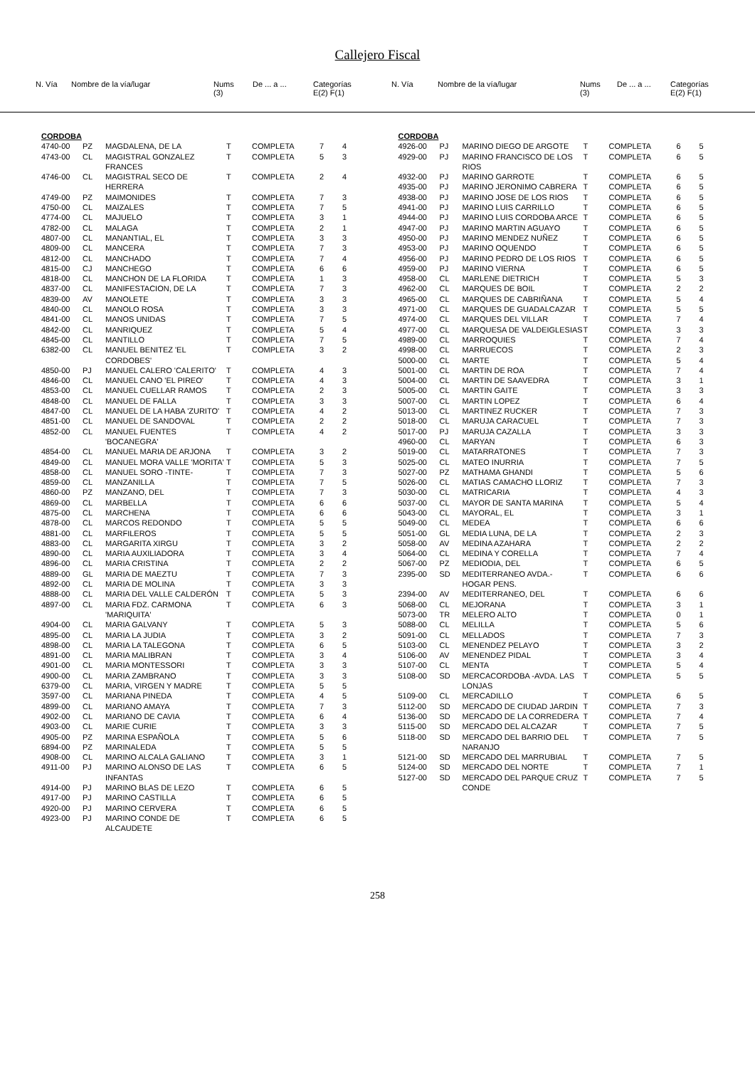Callejero Fiscal
| N. Vía | Nombre de la vía/lugar | Nums (3) | De ... a ... | Categorías E(2) F(1) |
| --- | --- | --- | --- | --- |
| N. Vía | Nombre de la vía/lugar | Nums (3) | De ... a ... | Categorías E(2) F(1) |
| --- | --- | --- | --- | --- |
| CORDOBA | | | | | | |
| 4740-00 | PZ | MAGDALENA, DE LA | T | COMPLETA | 7 | 4 |
| 4743-00 | CL | MAGISTRAL GONZALEZ FRANCES | T | COMPLETA | 5 | 3 |
| 4746-00 | CL | MAGISTRAL SECO DE HERRERA | T | COMPLETA | 2 | 4 |
| 4749-00 | PZ | MAIMONIDES | T | COMPLETA | 7 | 3 |
| 4750-00 | CL | MAIZALES | T | COMPLETA | 7 | 5 |
| 4774-00 | CL | MAJUELO | T | COMPLETA | 3 | 1 |
| 4782-00 | CL | MALAGA | T | COMPLETA | 2 | 1 |
| 4807-00 | CL | MANANTIAL, EL | T | COMPLETA | 3 | 3 |
| 4809-00 | CL | MANCERA | T | COMPLETA | 7 | 3 |
| 4812-00 | CL | MANCHADO | T | COMPLETA | 7 | 4 |
| 4815-00 | CJ | MANCHEGO | T | COMPLETA | 6 | 6 |
| 4818-00 | CL | MANCHON DE LA FLORIDA | T | COMPLETA | 1 | 3 |
| 4837-00 | CL | MANIFESTACION, DE LA | T | COMPLETA | 7 | 3 |
| 4839-00 | AV | MANOLETE | T | COMPLETA | 3 | 3 |
| 4840-00 | CL | MANOLO ROSA | T | COMPLETA | 3 | 3 |
| 4841-00 | CL | MANOS UNIDAS | T | COMPLETA | 7 | 5 |
| 4842-00 | CL | MANRIQUEZ | T | COMPLETA | 5 | 4 |
| 4845-00 | CL | MANTILLO | T | COMPLETA | 7 | 5 |
| 6382-00 | CL | MANUEL BENITEZ 'EL CORDOBES' | T | COMPLETA | 3 | 2 |
| 4850-00 | PJ | MANUEL CALERO 'CALERITO' | T | COMPLETA | 4 | 3 |
| 4846-00 | CL | MANUEL CANO 'EL PIREO' | T | COMPLETA | 4 | 3 |
| 4853-00 | CL | MANUEL CUELLAR RAMOS | T | COMPLETA | 2 | 3 |
| 4848-00 | CL | MANUEL DE FALLA | T | COMPLETA | 3 | 3 |
| 4847-00 | CL | MANUEL DE LA HABA 'ZURITO' | T | COMPLETA | 4 | 2 |
| 4851-00 | CL | MANUEL DE SANDOVAL | T | COMPLETA | 2 | 2 |
| 4852-00 | CL | MANUEL FUENTES 'BOCANEGRA' | T | COMPLETA | 4 | 2 |
| 4854-00 | CL | MANUEL MARIA DE ARJONA | T | COMPLETA | 3 | 2 |
| 4849-00 | CL | MANUEL MORA VALLE 'MORITA' | T | COMPLETA | 5 | 3 |
| 4858-00 | CL | MANUEL SORO -TINTE- | T | COMPLETA | 7 | 3 |
| 4859-00 | CL | MANZANILLA | T | COMPLETA | 7 | 5 |
| 4860-00 | PZ | MANZANO, DEL | T | COMPLETA | 7 | 3 |
| 4869-00 | CL | MARBELLA | T | COMPLETA | 6 | 6 |
| 4875-00 | CL | MARCHENA | T | COMPLETA | 6 | 6 |
| 4878-00 | CL | MARCOS REDONDO | T | COMPLETA | 5 | 5 |
| 4881-00 | CL | MARFILEROS | T | COMPLETA | 5 | 5 |
| 4883-00 | CL | MARGARITA XIRGU | T | COMPLETA | 3 | 2 |
| 4890-00 | CL | MARIA AUXILIADORA | T | COMPLETA | 3 | 4 |
| 4896-00 | CL | MARIA CRISTINA | T | COMPLETA | 2 | 2 |
| 4889-00 | GL | MARIA DE MAEZTU | T | COMPLETA | 7 | 3 |
| 4892-00 | CL | MARIA DE MOLINA | T | COMPLETA | 3 | 3 |
| 4888-00 | CL | MARIA DEL VALLE CALDERÓN | T | COMPLETA | 5 | 3 |
| 4897-00 | CL | MARIA FDZ. CARMONA 'MARIQUITA' | T | COMPLETA | 6 | 3 |
| 4904-00 | CL | MARIA GALVANY | T | COMPLETA | 5 | 3 |
| 4895-00 | CL | MARIA LA JUDIA | T | COMPLETA | 3 | 2 |
| 4898-00 | CL | MARIA LA TALEGONA | T | COMPLETA | 6 | 5 |
| 4891-00 | CL | MARIA MALIBRAN | T | COMPLETA | 3 | 4 |
| 4901-00 | CL | MARIA MONTESSORI | T | COMPLETA | 3 | 3 |
| 4900-00 | CL | MARIA ZAMBRANO | T | COMPLETA | 3 | 3 |
| 6379-00 | CL | MARIA, VIRGEN Y MADRE | T | COMPLETA | 5 | 5 |
| 3597-00 | CL | MARIANA PINEDA | T | COMPLETA | 4 | 5 |
| 4899-00 | CL | MARIANO AMAYA | T | COMPLETA | 7 | 3 |
| 4902-00 | CL | MARIANO DE CAVIA | T | COMPLETA | 6 | 4 |
| 4903-00 | CL | MARIE CURIE | T | COMPLETA | 3 | 3 |
| 4905-00 | PZ | MARINA ESPAÑOLA | T | COMPLETA | 5 | 6 |
| 6894-00 | PZ | MARINALEDA | T | COMPLETA | 5 | 5 |
| 4908-00 | CL | MARINO ALCALA GALIANO | T | COMPLETA | 3 | 1 |
| 4911-00 | PJ | MARINO ALONSO DE LAS INFANTAS | T | COMPLETA | 6 | 5 |
| 4914-00 | PJ | MARINO BLAS DE LEZO | T | COMPLETA | 6 | 5 |
| 4917-00 | PJ | MARINO CASTILLA | T | COMPLETA | 6 | 5 |
| 4920-00 | PJ | MARINO CERVERA | T | COMPLETA | 6 | 5 |
| 4923-00 | PJ | MARINO CONDE DE ALCAUDETE | T | COMPLETA | 6 | 5 |
| CORDOBA | | | | | | |
| 4926-00 | PJ | MARINO DIEGO DE ARGOTE | T | COMPLETA | 6 | 5 |
| 4929-00 | PJ | MARINO FRANCISCO DE LOS RIOS | T | COMPLETA | 6 | 5 |
| 4932-00 | PJ | MARINO GARROTE | T | COMPLETA | 6 | 5 |
| 4935-00 | PJ | MARINO JERONIMO CABRERA | T | COMPLETA | 6 | 5 |
| 4938-00 | PJ | MARINO JOSE DE LOS RIOS | T | COMPLETA | 6 | 5 |
| 4941-00 | PJ | MARINO LUIS CARRILLO | T | COMPLETA | 6 | 5 |
| 4944-00 | PJ | MARINO LUIS CORDOBA ARCE | T | COMPLETA | 6 | 5 |
| 4947-00 | PJ | MARINO MARTIN AGUAYO | T | COMPLETA | 6 | 5 |
| 4950-00 | PJ | MARINO MENDEZ NUÑEZ | T | COMPLETA | 6 | 5 |
| 4953-00 | PJ | MARINO OQUENDO | T | COMPLETA | 6 | 5 |
| 4956-00 | PJ | MARINO PEDRO DE LOS RIOS | T | COMPLETA | 6 | 5 |
| 4959-00 | PJ | MARINO VIERNA | T | COMPLETA | 6 | 5 |
| 4958-00 | CL | MARLENE DIETRICH | T | COMPLETA | 5 | 3 |
| 4962-00 | CL | MARQUES DE BOIL | T | COMPLETA | 2 | 2 |
| 4965-00 | CL | MARQUES DE CABRIÑANA | T | COMPLETA | 5 | 4 |
| 4971-00 | CL | MARQUES DE GUADALCAZAR | T | COMPLETA | 5 | 5 |
| 4974-00 | CL | MARQUES DEL VILLAR | T | COMPLETA | 7 | 4 |
| 4977-00 | CL | MARQUESA DE VALDEIGLESIAS | T | COMPLETA | 3 | 3 |
| 4989-00 | CL | MARROQUIES | T | COMPLETA | 7 | 4 |
| 4998-00 | CL | MARRUECOS | T | COMPLETA | 2 | 3 |
| 5000-00 | CL | MARTE | T | COMPLETA | 5 | 4 |
| 5001-00 | CL | MARTIN DE ROA | T | COMPLETA | 7 | 4 |
| 5004-00 | CL | MARTIN DE SAAVEDRA | T | COMPLETA | 3 | 1 |
| 5005-00 | CL | MARTIN GAITE | T | COMPLETA | 3 | 3 |
| 5007-00 | CL | MARTIN LOPEZ | T | COMPLETA | 6 | 4 |
| 5013-00 | CL | MARTINEZ RUCKER | T | COMPLETA | 7 | 3 |
| 5018-00 | CL | MARUJA CARACUEL | T | COMPLETA | 7 | 3 |
| 5017-00 | PJ | MARUJA CAZALLA | T | COMPLETA | 3 | 3 |
| 4960-00 | CL | MARYAN | T | COMPLETA | 6 | 3 |
| 5019-00 | CL | MATARRATONES | T | COMPLETA | 7 | 3 |
| 5025-00 | CL | MATEO INURRIA | T | COMPLETA | 7 | 5 |
| 5027-00 | PZ | MATHAMA GHANDI | T | COMPLETA | 5 | 6 |
| 5026-00 | CL | MATIAS CAMACHO LLORIZ | T | COMPLETA | 7 | 3 |
| 5030-00 | CL | MATRICARIA | T | COMPLETA | 4 | 3 |
| 5037-00 | CL | MAYOR DE SANTA MARINA | T | COMPLETA | 5 | 4 |
| 5043-00 | CL | MAYORAL, EL | T | COMPLETA | 3 | 1 |
| 5049-00 | CL | MEDEA | T | COMPLETA | 6 | 6 |
| 5051-00 | GL | MEDIA LUNA, DE LA | T | COMPLETA | 2 | 3 |
| 5058-00 | AV | MEDINA AZAHARA | T | COMPLETA | 2 | 2 |
| 5064-00 | CL | MEDINA Y CORELLA | T | COMPLETA | 7 | 4 |
| 5067-00 | PZ | MEDIODIA, DEL | T | COMPLETA | 6 | 5 |
| 2395-00 | SD | MEDITERRANEO AVDA.- HOGAR PENS. | T | COMPLETA | 6 | 6 |
| 2394-00 | AV | MEDITERRANEO, DEL | T | COMPLETA | 6 | 6 |
| 5068-00 | CL | MEJORANA | T | COMPLETA | 3 | 1 |
| 5073-00 | TR | MELERO ALTO | T | COMPLETA | 0 | 1 |
| 5088-00 | CL | MELILLA | T | COMPLETA | 5 | 6 |
| 5091-00 | CL | MELLADOS | T | COMPLETA | 7 | 3 |
| 5103-00 | CL | MENENDEZ PELAYO | T | COMPLETA | 3 | 2 |
| 5106-00 | AV | MENENDEZ PIDAL | T | COMPLETA | 3 | 4 |
| 5107-00 | CL | MENTA | T | COMPLETA | 5 | 4 |
| 5108-00 | SD | MERCACORDOBA -AVDA. LAS LONJAS | T | COMPLETA | 5 | 5 |
| 5109-00 | CL | MERCADILLO | T | COMPLETA | 6 | 5 |
| 5112-00 | SD | MERCADO DE CIUDAD JARDIN | T | COMPLETA | 7 | 3 |
| 5136-00 | SD | MERCADO DE LA CORREDERA | T | COMPLETA | 7 | 4 |
| 5115-00 | SD | MERCADO DEL ALCAZAR | T | COMPLETA | 7 | 5 |
| 5118-00 | SD | MERCADO DEL BARRIO DEL NARANJO | T | COMPLETA | 7 | 5 |
| 5121-00 | SD | MERCADO DEL MARRUBIAL | T | COMPLETA | 7 | 5 |
| 5124-00 | SD | MERCADO DEL NORTE | T | COMPLETA | 7 | 1 |
| 5127-00 | SD | MERCADO DEL PARQUE CRUZ CONDE | T | COMPLETA | 7 | 5 |
258